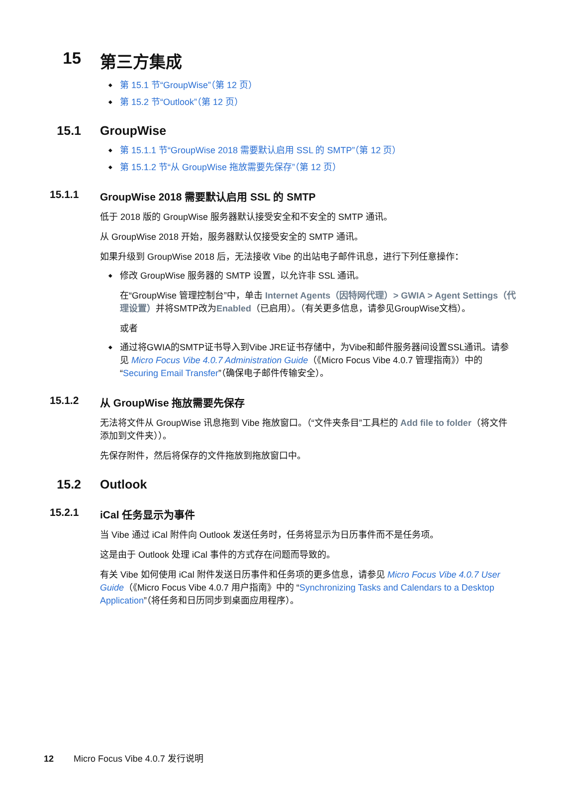15 第三方集成
第 15.1 节“GroupWise”（第 12 页）
第 15.2 节“Outlook”（第 12 页）
15.1 GroupWise
第 15.1.1 节“GroupWise 2018 需要默认启用 SSL 的 SMTP”（第 12 页）
第 15.1.2 节“从 GroupWise 拖放需要先保存”（第 12 页）
15.1.1 GroupWise 2018 需要默认启用 SSL 的 SMTP
低于 2018 版的 GroupWise 服务器默认接受安全和不安全的 SMTP 通讯。
从 GroupWise 2018 开始，服务器默认仅接受安全的 SMTP 通讯。
如果升级到 GroupWise 2018 后，无法接收 Vibe 的出站电子邮件讯息，进行下列任意操作：
修改 GroupWise 服务器的 SMTP 设置，以允许非 SSL 通讯。
在“GroupWise 管理控制台”中，单击 Internet Agents（因特网代理）> GWIA > Agent Settings（代理设置）并将SMTP改为Enabled（已启用）。（有关更多信息，请参见GroupWise文档）。
或者
通过将GWIA的SMTP证书导入到Vibe JRE证书存储中，为Vibe和邮件服务器间设置SSL通讯。请参见 Micro Focus Vibe 4.0.7 Administration Guide（《Micro Focus Vibe 4.0.7 管理指南》）中的 “Securing Email Transfer”（确保电子邮件传输安全）。
15.1.2 从 GroupWise 拖放需要先保存
无法将文件从 GroupWise 讯息拖到 Vibe 拖放窗口。（“文件夹条目”工具栏的 Add file to folder（将文件添加到文件夹））。
先保存附件，然后将保存的文件拖放到拖放窗口中。
15.2 Outlook
15.2.1 iCal 任务显示为事件
当 Vibe 通过 iCal 附件向 Outlook 发送任务时，任务将显示为日历事件而不是任务项。
这是由于 Outlook 处理 iCal 事件的方式存在问题而导致的。
有关 Vibe 如何使用 iCal 附件发送日历事件和任务项的更多信息，请参见 Micro Focus Vibe 4.0.7 User Guide（《Micro Focus Vibe 4.0.7 用户指南》中的 “Synchronizing Tasks and Calendars to a Desktop Application”（将任务和日历同步到桌面应用程序）。
12 Micro Focus Vibe 4.0.7 发行说明